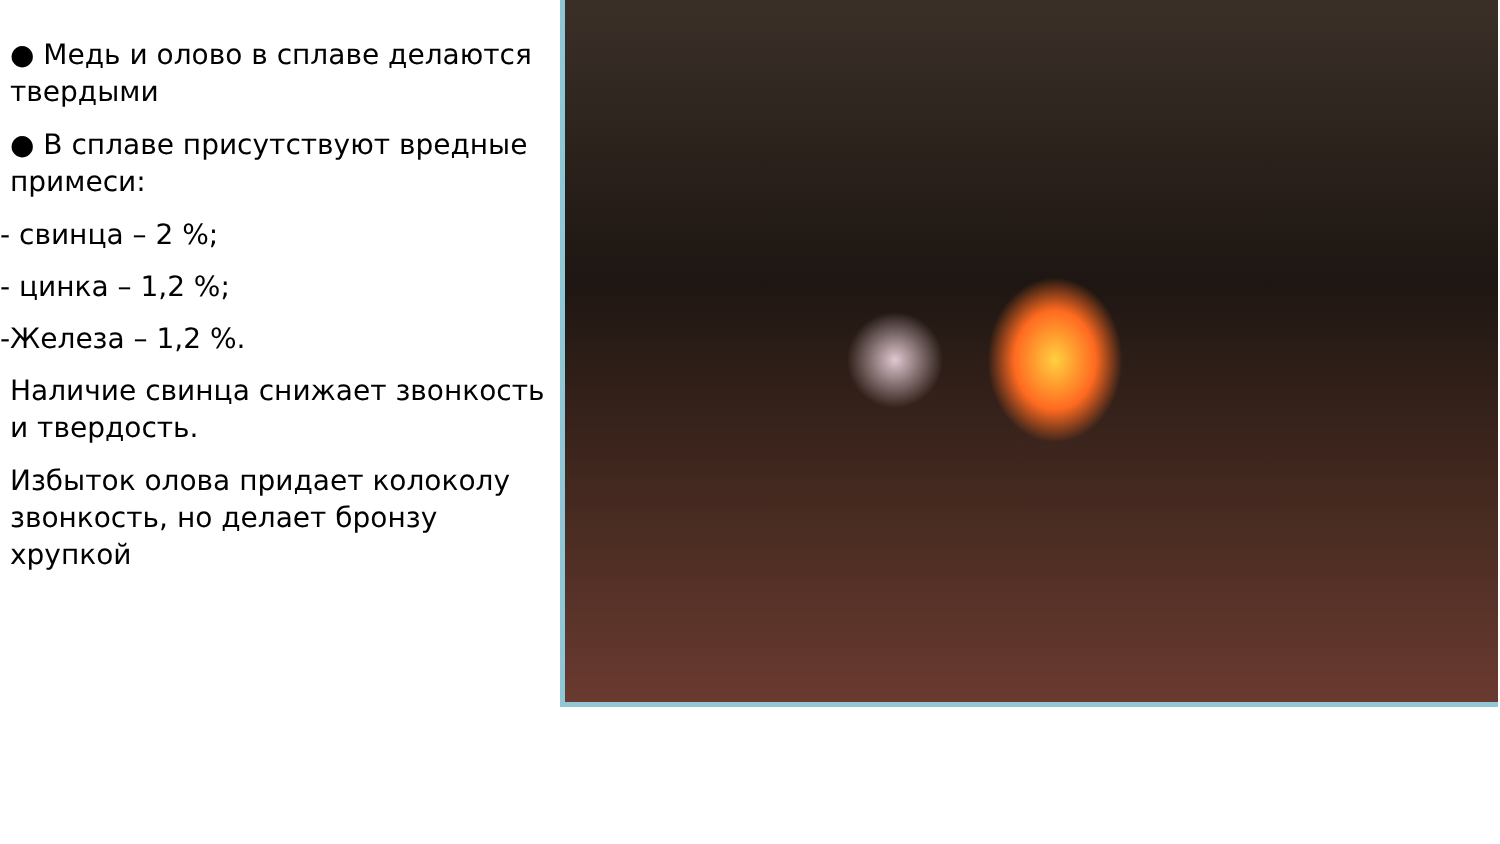● Медь и олово в сплаве делаются твердыми
● В сплаве присутствуют вредные примеси:
- свинца – 2 %;
- цинка – 1,2 %;
-Железа – 1,2 %.
Наличие свинца снижает звонкость и твердость.
Избыток олова придает колоколу звонкость, но делает бронзу хрупкой